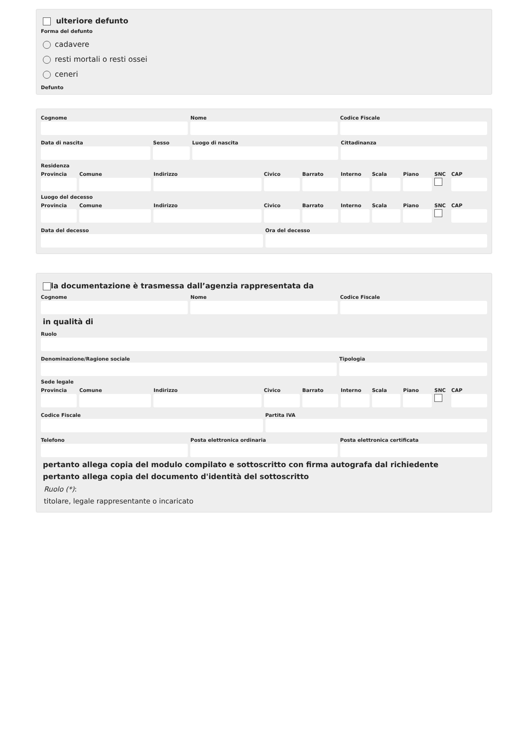ulteriore defunto
Forma del defunto
cadavere
resti mortali o resti ossei
ceneri
Defunto
Cognome Nome Codice Fiscale
Data di nascita Sesso Luogo di nascita Cittadinanza
Residenza
Provincia Comune Indirizzo Civico Barrato Interno Scala Piano SNC CAP
Luogo del decesso
Provincia Comune Indirizzo Civico Barrato Interno Scala Piano SNC CAP
Data del decesso Ora del decesso
la documentazione è trasmessa dall’agenzia rappresentata da
Cognome Nome Codice Fiscale
in qualità di
Ruolo
Denominazione/Ragione sociale Tipologia
Sede legale
Provincia Comune Indirizzo Civico Barrato Interno Scala Piano SNC CAP
Codice Fiscale Partita IVA
Telefono Posta elettronica ordinaria Posta elettronica certificata
pertanto allega copia del modulo compilato e sottoscritto con firma autografa dal richiedente
pertanto allega copia del documento d'identità del sottoscritto
Ruolo (*):
titolare, legale rappresentante o incaricato